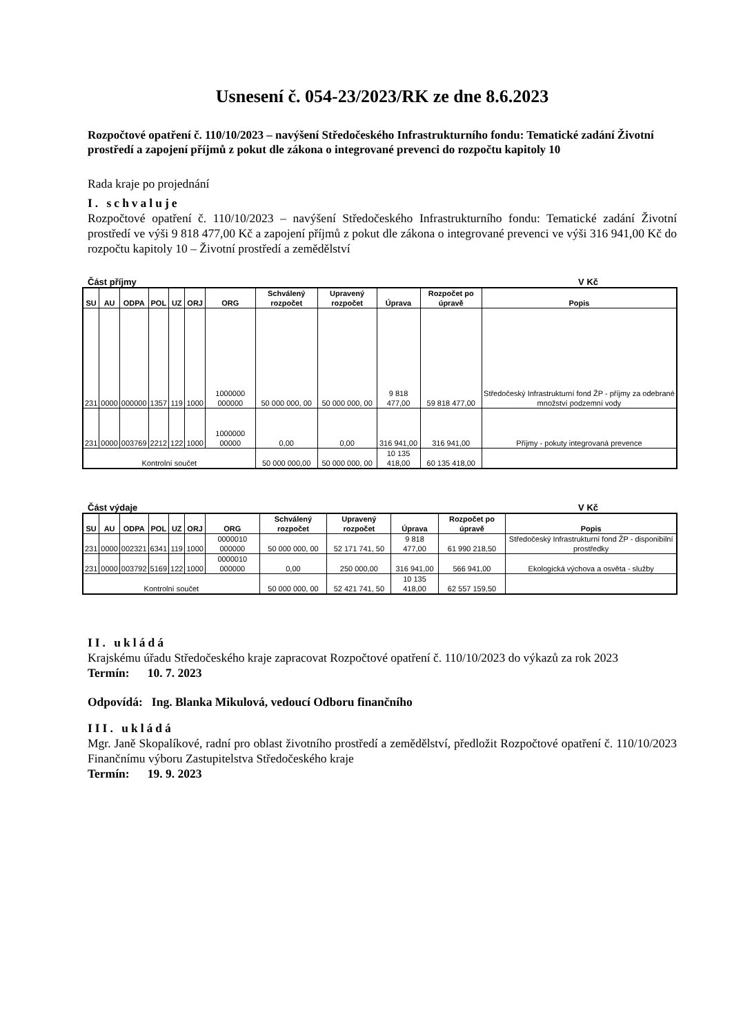Usnesení č. 054-23/2023/RK ze dne 8.6.2023
Rozpočtové opatření č. 110/10/2023 – navýšení Středočeského Infrastrukturního fondu: Tematické zadání Životní prostředí a zapojení příjmů z pokut dle zákona o integrované prevenci do rozpočtu kapitoly 10
Rada kraje po projednání
I. schvaluje
Rozpočtové opatření č. 110/10/2023 – navýšení Středočeského Infrastrukturního fondu: Tematické zadání Životní prostředí ve výši 9 818 477,00 Kč a zapojení příjmů z pokut dle zákona o integrované prevenci ve výši 316 941,00 Kč do rozpočtu kapitoly 10 – Životní prostředí a zemědělství
Část příjmy V Kč
| SU | AU | ODPA | POL | UZ | ORJ | ORG | Schválený rozpočet | Upravený rozpočet | Úprava | Rozpočet po úpravě | Popis |
| --- | --- | --- | --- | --- | --- | --- | --- | --- | --- | --- | --- |
| 231 | 0000 | 000000 | 1357 | 119 | 1000 | 1000000 000000 | 50 000 000, 00 | 50 000 000, 00 | 9 818 477,00 | 59 818 477,00 | Středočeský Infrastrukturní fond ŽP - příjmy za odebrané množství podzemní vody |
| 231 | 0000 | 003769 | 2212 | 122 | 1000 | 1000000 00000 | 0,00 | 0,00 | 316 941,00 | 316 941,00 | Příjmy - pokuty integrovaná prevence |
| Kontrolní součet | | | | | | | 50 000 000,00 | 50 000 000, 00 | 10 135 418,00 | 60 135 418,00 | |
Část výdaje V Kč
| SU | AU | ODPA | POL | UZ | ORJ | ORG | Schválený rozpočet | Upravený rozpočet | Úprava | Rozpočet po úpravě | Popis |
| --- | --- | --- | --- | --- | --- | --- | --- | --- | --- | --- | --- |
| 231 | 0000 | 002321 | 6341 | 119 | 1000 | 0000010 000000 | 50 000 000, 00 | 52 171 741, 50 | 9 818 477,00 | 61 990 218,50 | Středočeský Infrastrukturní fond ŽP - disponibilní prostředky |
| 231 | 0000 | 003792 | 5169 | 122 | 1000 | 0000010 000000 | 0,00 | 250 000,00 | 316 941,00 | 566 941,00 | Ekologická výchova a osvěta - služby |
| Kontrolní součet | | | | | | | 50 000 000, 00 | 52 421 741, 50 | 10 135 418,00 | 62 557 159,50 | |
II. ukládá
Krajskému úřadu Středočeského kraje zapracovat Rozpočtové opatření č. 110/10/2023 do výkazů za rok 2023
Termín: 10. 7. 2023
Odpovídá: Ing. Blanka Mikulová, vedoucí Odboru finančního
III. ukládá
Mgr. Janě Skopalíkové, radní pro oblast životního prostředí a zemědělství, předložit Rozpočtové opatření č. 110/10/2023 Finančnímu výboru Zastupitelstva Středočeského kraje
Termín: 19. 9. 2023